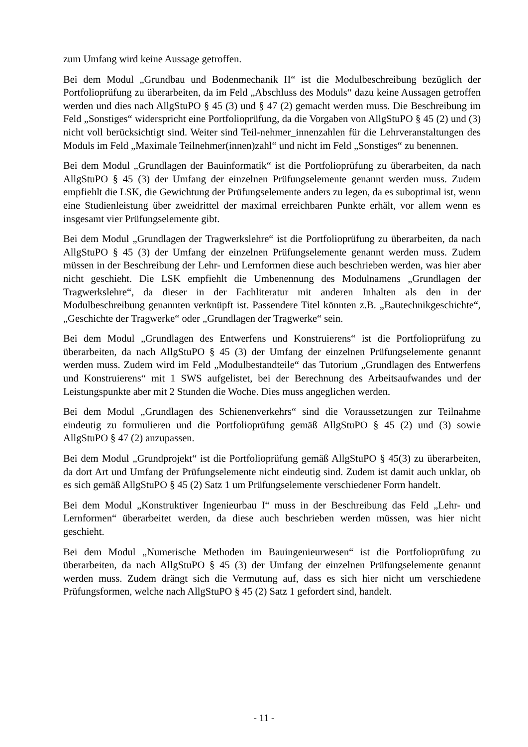zum Umfang wird keine Aussage getroffen.
Bei dem Modul „Grundbau und Bodenmechanik II“ ist die Modulbeschreibung bezüglich der Portfolioprüfung zu überarbeiten, da im Feld „Abschluss des Moduls“ dazu keine Aussagen getroffen werden und dies nach AllgStuPO § 45 (3) und § 47 (2) gemacht werden muss. Die Beschreibung im Feld „Sonstiges“ widerspricht eine Portfolioprüfung, da die Vorgaben von AllgStuPO § 45 (2) und (3) nicht voll berücksichtigt sind. Weiter sind Teil-nehmer_innenzahlen für die Lehrveranstaltungen des Moduls im Feld „Maximale Teilnehmer(innen)zahl“ und nicht im Feld „Sonstiges“ zu benennen.
Bei dem Modul „Grundlagen der Bauinformatik“ ist die Portfolioprüfung zu überarbeiten, da nach AllgStuPO § 45 (3) der Umfang der einzelnen Prüfungselemente genannt werden muss. Zudem empfiehlt die LSK, die Gewichtung der Prüfungselemente anders zu legen, da es suboptimal ist, wenn eine Studienleistung über zweidrittel der maximal erreichbaren Punkte erhält, vor allem wenn es insgesamt vier Prüfungselemente gibt.
Bei dem Modul „Grundlagen der Tragwerkslehre“ ist die Portfolioprüfung zu überarbeiten, da nach AllgStuPO § 45 (3) der Umfang der einzelnen Prüfungselemente genannt werden muss. Zudem müssen in der Beschreibung der Lehr- und Lernformen diese auch beschrieben werden, was hier aber nicht geschieht. Die LSK empfiehlt die Umbenennung des Modulnamens „Grundlagen der Tragwerkslehre“, da dieser in der Fachliteratur mit anderen Inhalten als den in der Modulbeschreibung genannten verknüpft ist. Passendere Titel könnten z.B. „Bautechnikgeschichte“, „Geschichte der Tragwerke“ oder „Grundlagen der Tragwerke“ sein.
Bei dem Modul „Grundlagen des Entwerfens und Konstruierens“ ist die Portfolioprüfung zu überarbeiten, da nach AllgStuPO § 45 (3) der Umfang der einzelnen Prüfungselemente genannt werden muss. Zudem wird im Feld „Modulbestandteile“ das Tutorium „Grundlagen des Entwerfens und Konstruierens“ mit 1 SWS aufgelistet, bei der Berechnung des Arbeitsaufwandes und der Leistungspunkte aber mit 2 Stunden die Woche. Dies muss angeglichen werden.
Bei dem Modul „Grundlagen des Schienenverkehrs“ sind die Voraussetzungen zur Teilnahme eindeutig zu formulieren und die Portfolioprüfung gemäß AllgStuPO § 45 (2) und (3) sowie AllgStuPO § 47 (2) anzupassen.
Bei dem Modul „Grundprojekt“ ist die Portfolioprüfung gemäß AllgStuPO § 45(3) zu überarbeiten, da dort Art und Umfang der Prüfungselemente nicht eindeutig sind. Zudem ist damit auch unklar, ob es sich gemäß AllgStuPO § 45 (2) Satz 1 um Prüfungselemente verschiedener Form handelt.
Bei dem Modul „Konstruktiver Ingenieurbau I“ muss in der Beschreibung das Feld „Lehr- und Lernformen“ überarbeitet werden, da diese auch beschrieben werden müssen, was hier nicht geschieht.
Bei dem Modul „Numerische Methoden im Bauingenieurwesen“ ist die Portfolioprüfung zu überarbeiten, da nach AllgStuPO § 45 (3) der Umfang der einzelnen Prüfungselemente genannt werden muss. Zudem drängt sich die Vermutung auf, dass es sich hier nicht um verschiedene Prüfungsformen, welche nach AllgStuPO § 45 (2) Satz 1 gefordert sind, handelt.
- 11 -